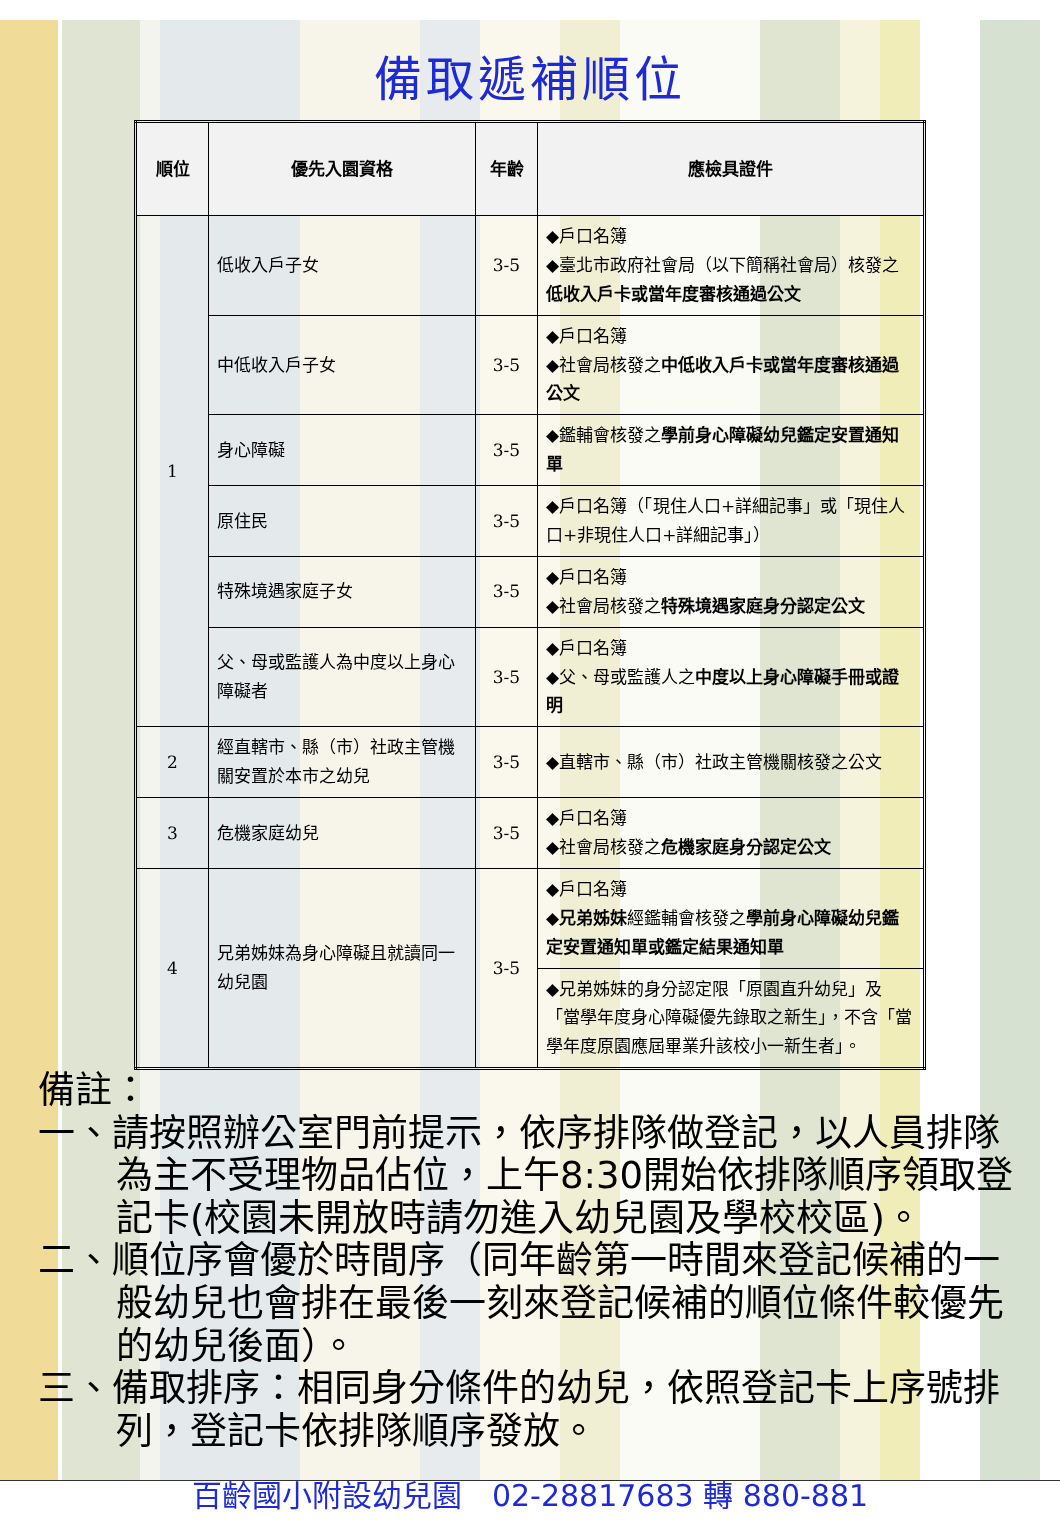備取遞補順位
| 順位 | 優先入園資格 | 年齡 | 應檢具證件 |
| --- | --- | --- | --- |
| 1 | 低收入戶子女 | 3-5 | ◆戶口名簿 ◆臺北市政府社會局（以下簡稱社會局）核發之 低收入戶卡或當年度審核通過公文 |
| | 中低收入戶子女 | 3-5 | ◆戶口名簿 ◆社會局核發之 中低收入戶卡或當年度審核通過公文 |
| | 身心障礙 | 3-5 | ◆鑑輔會核發之 學前身心障礙幼兒鑑定安置通知單 |
| | 原住民 | 3-5 | ◆戶口名簿（「現住人口+詳細記事」或「現住人口+非現住人口+詳細記事」） |
| | 特殊境遇家庭子女 | 3-5 | ◆戶口名簿 ◆社會局核發之 特殊境遇家庭身分認定公文 |
| | 父、母或監護人為中度以上身心障礙者 | 3-5 | ◆戶口名簿 ◆父、母或監護人之 中度以上身心障礙手冊或證明 |
| 2 | 經直轄市、縣（市）社政主管機關安置於本市之幼兒 | 3-5 | ◆直轄市、縣（市）社政主管機關核發之公文 |
| 3 | 危機家庭幼兒 | 3-5 | ◆戶口名簿 ◆社會局核發之 危機家庭身分認定公文 |
| 4 | 兄弟姊妹為身心障礙且就讀同一幼兒園 | 3-5 | ◆戶口名簿 ◆ 兄弟姊妹 經鑑輔會核發之 學前身心障礙幼兒鑑定安置通知單或鑑定結果通知單 |
| | | | ◆兄弟姊妹的身分認定限「原園直升幼兒」及「當學年度身心障礙優先錄取之新生」，不含「當學年度原園應屆畢業升該校小一新生者」。 |
備註：
一、請按照辦公室門前提示，依序排隊做登記，以人員排隊為主不受理物品佔位，上午8:30開始依排隊順序領取登記卡(校園未開放時請勿進入幼兒園及學校校區)。
二、順位序會優於時間序（同年齡第一時間來登記候補的一般幼兒也會排在最後一刻來登記候補的順位條件較優先的幼兒後面）。
三、備取排序：相同身分條件的幼兒，依照登記卡上序號排列，登記卡依排隊順序發放。
百齡國小附設幼兒園　02-28817683 轉 880-881